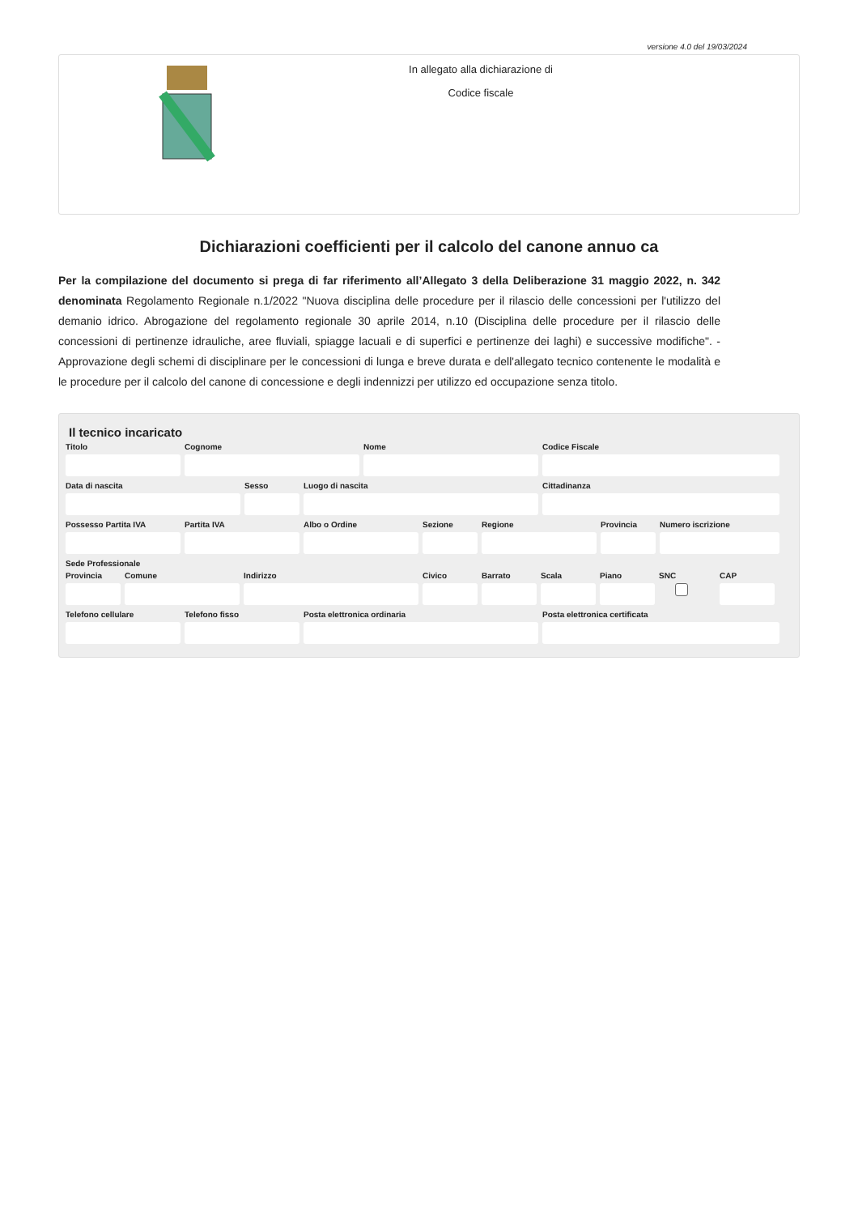versione 4.0 del 19/03/2024
In allegato alla dichiarazione di
Codice fiscale
Dichiarazioni coefficienti per il calcolo del canone annuo ca
Per la compilazione del documento si prega di far riferimento all’Allegato 3 della Deliberazione 31 maggio 2022, n. 342 denominata Regolamento Regionale n.1/2022 "Nuova disciplina delle procedure per il rilascio delle concessioni per l'utilizzo del demanio idrico. Abrogazione del regolamento regionale 30 aprile 2014, n.10 (Disciplina delle procedure per il rilascio delle concessioni di pertinenze idrauliche, aree fluviali, spiagge lacuali e di superfici e pertinenze dei laghi) e successive modifiche". - Approvazione degli schemi di disciplinare per le concessioni di lunga e breve durata e dell'allegato tecnico contenente le modalità e le procedure per il calcolo del canone di concessione e degli indennizzi per utilizzo ed occupazione senza titolo.
Il tecnico incaricato
Titolo Cognome Nome Codice Fiscale
Data di nascita Sesso Luogo di nascita Cittadinanza
Possesso Partita IVA Partita IVA Albo o Ordine Sezione Regione Provincia Numero iscrizione
Sede Professionale
Provincia Comune Indirizzo Civico Barrato Scala Piano SNC CAP
Telefono cellulare Telefono fisso Posta elettronica ordinaria Posta elettronica certificata